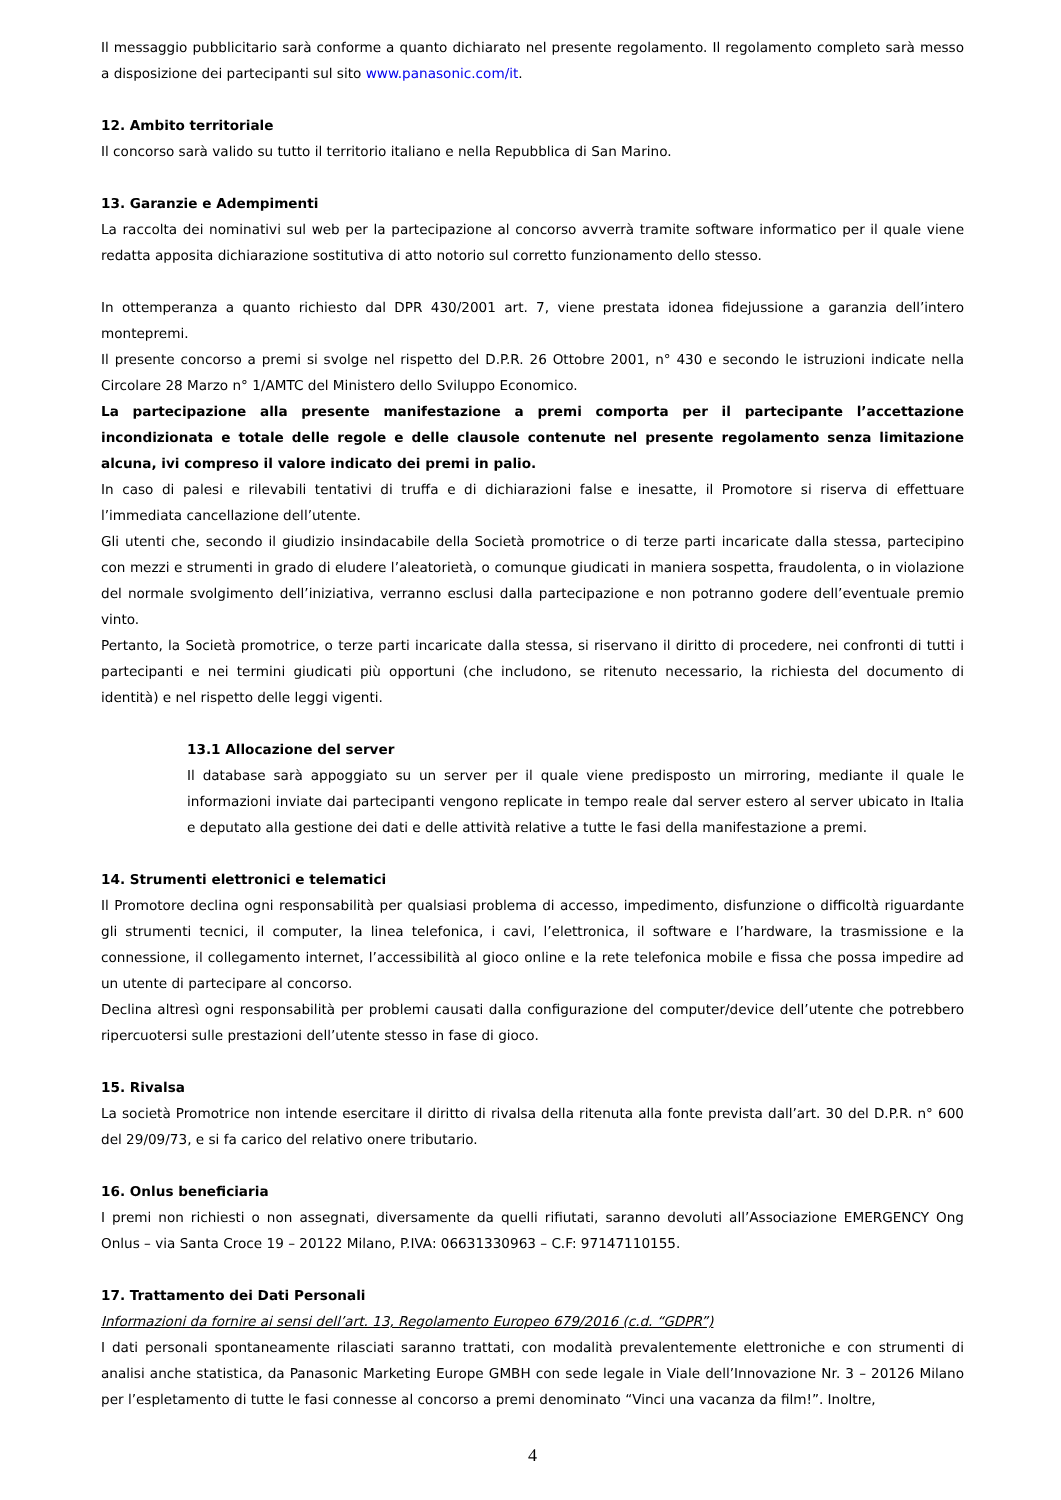Il messaggio pubblicitario sarà conforme a quanto dichiarato nel presente regolamento. Il regolamento completo sarà messo a disposizione dei partecipanti sul sito www.panasonic.com/it.
12. Ambito territoriale
Il concorso sarà valido su tutto il territorio italiano e nella Repubblica di San Marino.
13. Garanzie e Adempimenti
La raccolta dei nominativi sul web per la partecipazione al concorso avverrà tramite software informatico per il quale viene redatta apposita dichiarazione sostitutiva di atto notorio sul corretto funzionamento dello stesso.
In ottemperanza a quanto richiesto dal DPR 430/2001 art. 7, viene prestata idonea fidejussione a garanzia dell’intero montepremi.
Il presente concorso a premi si svolge nel rispetto del D.P.R. 26 Ottobre 2001, n° 430 e secondo le istruzioni indicate nella Circolare 28 Marzo n° 1/AMTC del Ministero dello Sviluppo Economico.
La partecipazione alla presente manifestazione a premi comporta per il partecipante l’accettazione incondizionata e totale delle regole e delle clausole contenute nel presente regolamento senza limitazione alcuna, ivi compreso il valore indicato dei premi in palio.
In caso di palesi e rilevabili tentativi di truffa e di dichiarazioni false e inesatte, il Promotore si riserva di effettuare l’immediata cancellazione dell’utente.
Gli utenti che, secondo il giudizio insindacabile della Società promotrice o di terze parti incaricate dalla stessa, partecipino con mezzi e strumenti in grado di eludere l’aleatorietà, o comunque giudicati in maniera sospetta, fraudolenta, o in violazione del normale svolgimento dell’iniziativa, verranno esclusi dalla partecipazione e non potranno godere dell’eventuale premio vinto.
Pertanto, la Società promotrice, o terze parti incaricate dalla stessa, si riservano il diritto di procedere, nei confronti di tutti i partecipanti e nei termini giudicati più opportuni (che includono, se ritenuto necessario, la richiesta del documento di identità) e nel rispetto delle leggi vigenti.
13.1 Allocazione del server
Il database sarà appoggiato su un server per il quale viene predisposto un mirroring, mediante il quale le informazioni inviate dai partecipanti vengono replicate in tempo reale dal server estero al server ubicato in Italia e deputato alla gestione dei dati e delle attività relative a tutte le fasi della manifestazione a premi.
14. Strumenti elettronici e telematici
Il Promotore declina ogni responsabilità per qualsiasi problema di accesso, impedimento, disfunzione o difficoltà riguardante gli strumenti tecnici, il computer, la linea telefonica, i cavi, l’elettronica, il software e l’hardware, la trasmissione e la connessione, il collegamento internet, l’accessibilità al gioco online e la rete telefonica mobile e fissa che possa impedire ad un utente di partecipare al concorso.
Declina altresì ogni responsabilità per problemi causati dalla configurazione del computer/device dell’utente che potrebbero ripercuotersi sulle prestazioni dell’utente stesso in fase di gioco.
15. Rivalsa
La società Promotrice non intende esercitare il diritto di rivalsa della ritenuta alla fonte prevista dall’art. 30 del D.P.R. n° 600 del 29/09/73, e si fa carico del relativo onere tributario.
16. Onlus beneficiaria
I premi non richiesti o non assegnati, diversamente da quelli rifiutati, saranno devoluti all’Associazione EMERGENCY Ong Onlus – via Santa Croce 19 – 20122 Milano, P.IVA: 06631330963 – C.F: 97147110155.
17. Trattamento dei Dati Personali
Informazioni da fornire ai sensi dell’art. 13, Regolamento Europeo 679/2016 (c.d. “GDPR”)
I dati personali spontaneamente rilasciati saranno trattati, con modalità prevalentemente elettroniche e con strumenti di analisi anche statistica, da Panasonic Marketing Europe GMBH con sede legale in Viale dell’Innovazione Nr. 3 – 20126 Milano per l’espletamento di tutte le fasi connesse al concorso a premi denominato “Vinci una vacanza da film!”. Inoltre,
4